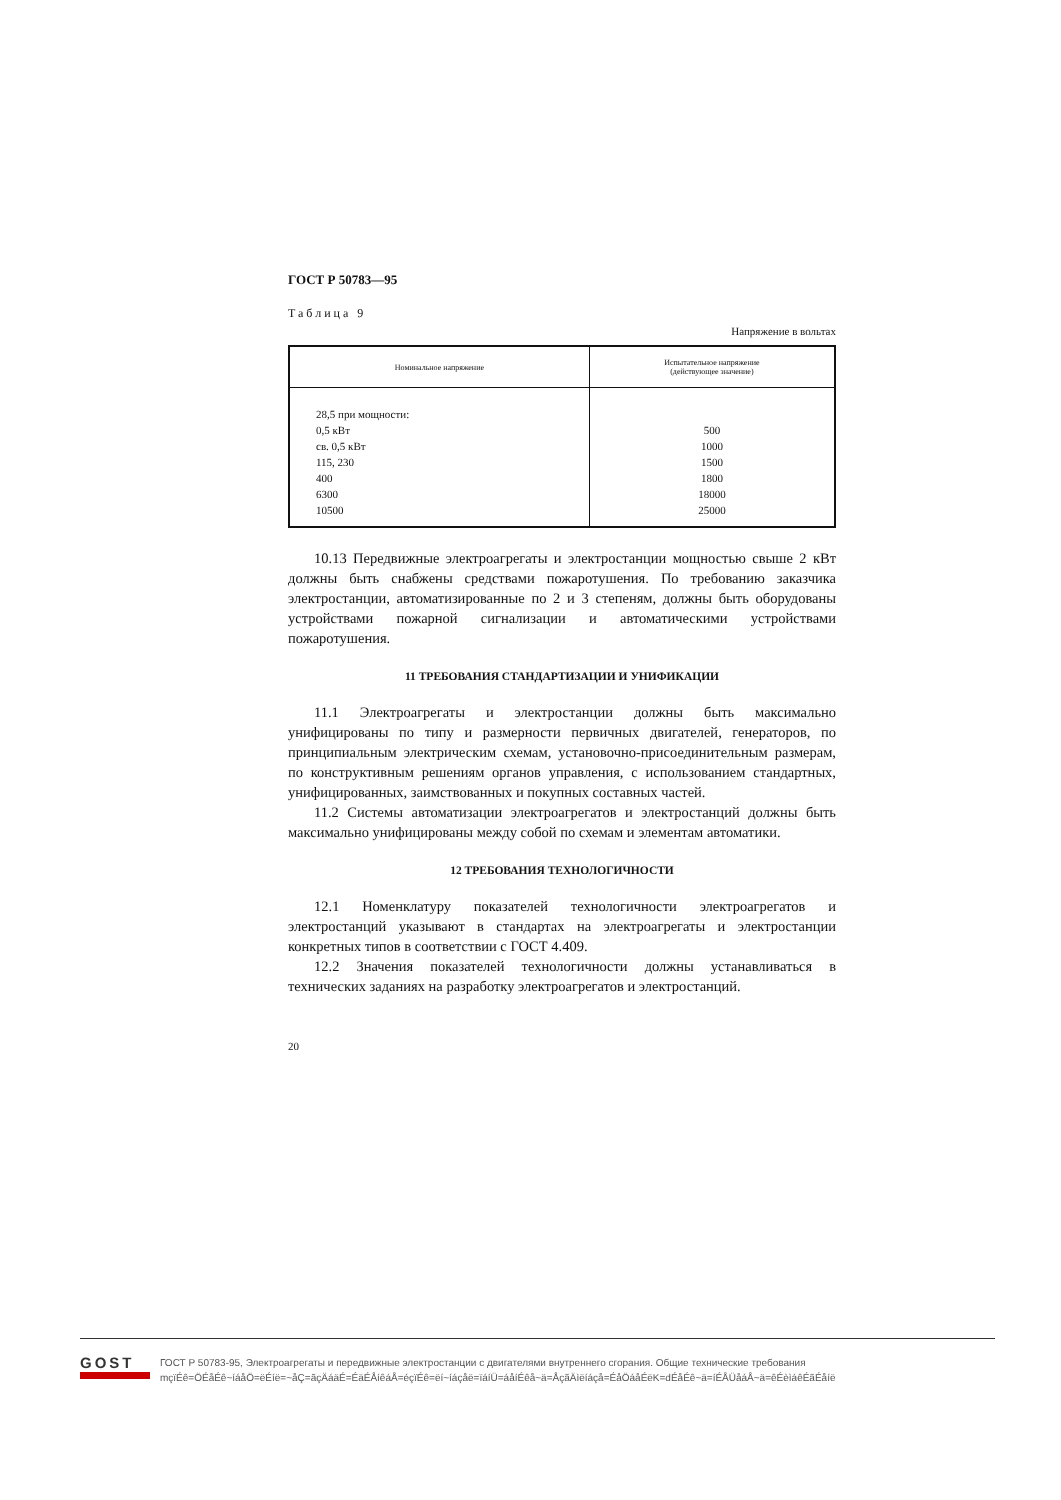ГОСТ Р 50783—95
Таблица 9
Напряжение в вольтах
| Номинальное напряжение | Испытательное напряжение (действующее значение) |
| --- | --- |
| 28,5 при мощности: 0,5 кВт св. 0,5 кВт 115, 230 400 6300 10500 | 500 1000 1500 1800 18000 25000 |
10.13 Передвижные электроагрегаты и электростанции мощностью свыше 2 кВт должны быть снабжены средствами пожаротушения. По требованию заказчика электростанции, автоматизированные по 2 и 3 степеням, должны быть оборудованы устройствами пожарной сигнализации и автоматическими устройствами пожаротушения.
11 ТРЕБОВАНИЯ СТАНДАРТИЗАЦИИ И УНИФИКАЦИИ
11.1 Электроагрегаты и электростанции должны быть максимально унифицированы по типу и размерности первичных двигателей, генераторов, по принципиальным электрическим схемам, установочно-присоединительным размерам, по конструктивным решениям органов управления, с использованием стандартных, унифицированных, заимствованных и покупных составных частей.
11.2 Системы автоматизации электроагрегатов и электростанций должны быть максимально унифицированы между собой по схемам и элементам автоматики.
12 ТРЕБОВАНИЯ ТЕХНОЛОГИЧНОСТИ
12.1 Номенклатуру показателей технологичности электроагрегатов и электростанций указывают в стандартах на электроагрегаты и электростанции конкретных типов в соответствии с ГОСТ 4.409.
12.2 Значения показателей технологичности должны устанавливаться в технических заданиях на разработку электроагрегатов и электростанций.
20
GOST
ГОСТ Р 50783-95, Электроагрегаты и передвижные электростанции с двигателями внутреннего сгорания. Общие технические требования
mçïÉê=ÖÉåÉê~íáåÖ=ëÉíë=~åÇ=ãçÄáäÉ=ÉäÉÅíêáÅ=éçïÉê=ëí~íáçåë=ïáíÜ=áåíÉêå~ä=ÅçãÄìëíáçå=ÉåÖáåÉëK=dÉåÉê~ä=íÉÅÜåáÅ~ä=êÉèìáêÉãÉåíë